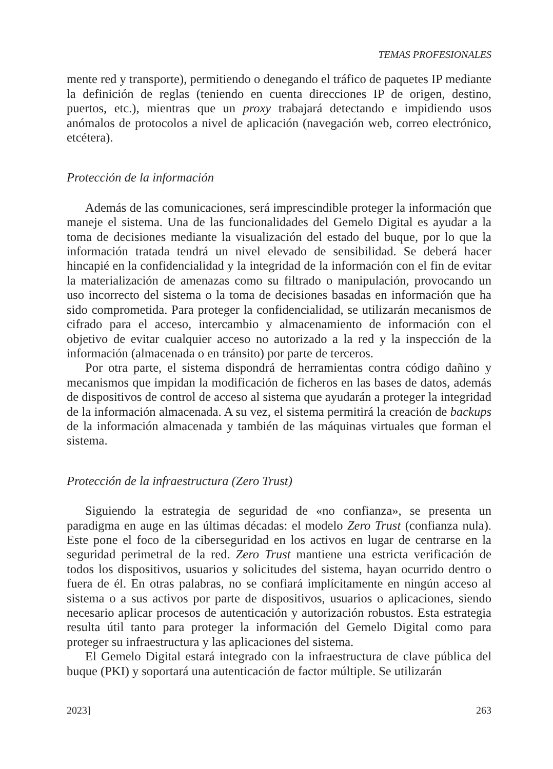TEMAS PROFESIONALES
mente red y transporte), permitiendo o denegando el tráfico de paquetes IP mediante la definición de reglas (teniendo en cuenta direcciones IP de origen, destino, puertos, etc.), mientras que un proxy trabajará detectando e impidiendo usos anómalos de protocolos a nivel de aplicación (navegación web, correo electrónico, etcétera).
Protección de la información
Además de las comunicaciones, será imprescindible proteger la información que maneje el sistema. Una de las funcionalidades del Gemelo Digital es ayudar a la toma de decisiones mediante la visualización del estado del buque, por lo que la información tratada tendrá un nivel elevado de sensibilidad. Se deberá hacer hincapié en la confidencialidad y la integridad de la información con el fin de evitar la materialización de amenazas como su filtrado o manipulación, provocando un uso incorrecto del sistema o la toma de decisiones basadas en información que ha sido comprometida. Para proteger la confidencialidad, se utilizarán mecanismos de cifrado para el acceso, intercambio y almacenamiento de información con el objetivo de evitar cualquier acceso no autorizado a la red y la inspección de la información (almacenada o en tránsito) por parte de terceros.
Por otra parte, el sistema dispondrá de herramientas contra código dañino y mecanismos que impidan la modificación de ficheros en las bases de datos, además de dispositivos de control de acceso al sistema que ayudarán a proteger la integridad de la información almacenada. A su vez, el sistema permitirá la creación de backups de la información almacenada y también de las máquinas virtuales que forman el sistema.
Protección de la infraestructura (Zero Trust)
Siguiendo la estrategia de seguridad de «no confianza», se presenta un paradigma en auge en las últimas décadas: el modelo Zero Trust (confianza nula). Este pone el foco de la ciberseguridad en los activos en lugar de centrarse en la seguridad perimetral de la red. Zero Trust mantiene una estricta verificación de todos los dispositivos, usuarios y solicitudes del sistema, hayan ocurrido dentro o fuera de él. En otras palabras, no se confiará implícitamente en ningún acceso al sistema o a sus activos por parte de dispositivos, usuarios o aplicaciones, siendo necesario aplicar procesos de autenticación y autorización robustos. Esta estrategia resulta útil tanto para proteger la información del Gemelo Digital como para proteger su infraestructura y las aplicaciones del sistema.
El Gemelo Digital estará integrado con la infraestructura de clave pública del buque (PKI) y soportará una autenticación de factor múltiple. Se utilizarán
2023] 263